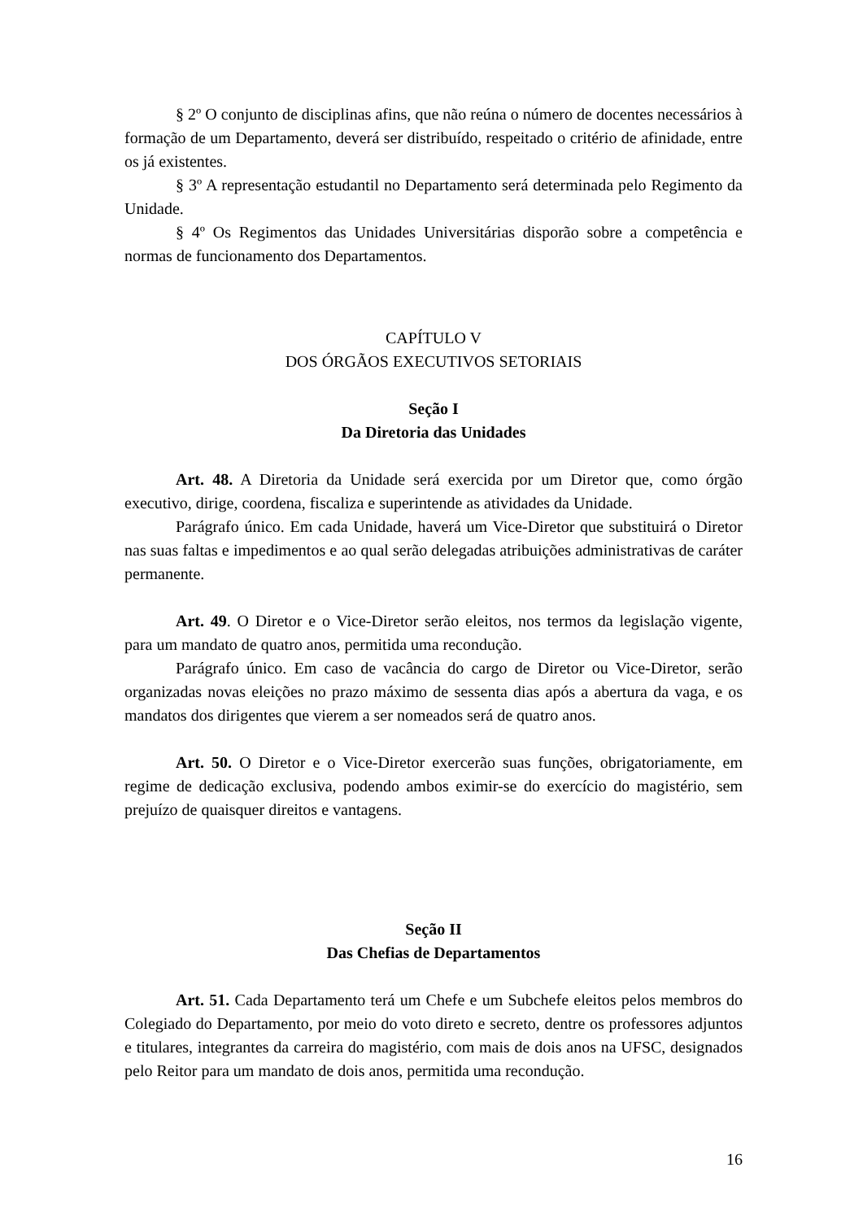§ 2º O conjunto de disciplinas afins, que não reúna o número de docentes necessários à formação de um Departamento, deverá ser distribuído, respeitado o critério de afinidade, entre os já existentes.
§ 3º A representação estudantil no Departamento será determinada pelo Regimento da Unidade.
§ 4º Os Regimentos das Unidades Universitárias disporão sobre a competência e normas de funcionamento dos Departamentos.
CAPÍTULO V
DOS ÓRGÃOS EXECUTIVOS SETORIAIS
Seção I
Da Diretoria das Unidades
Art. 48. A Diretoria da Unidade será exercida por um Diretor que, como órgão executivo, dirige, coordena, fiscaliza e superintende as atividades da Unidade.
Parágrafo único. Em cada Unidade, haverá um Vice-Diretor que substituirá o Diretor nas suas faltas e impedimentos e ao qual serão delegadas atribuições administrativas de caráter permanente.
Art. 49. O Diretor e o Vice-Diretor serão eleitos, nos termos da legislação vigente, para um mandato de quatro anos, permitida uma recondução.
Parágrafo único. Em caso de vacância do cargo de Diretor ou Vice-Diretor, serão organizadas novas eleições no prazo máximo de sessenta dias após a abertura da vaga, e os mandatos dos dirigentes que vierem a ser nomeados será de quatro anos.
Art. 50. O Diretor e o Vice-Diretor exercerão suas funções, obrigatoriamente, em regime de dedicação exclusiva, podendo ambos eximir-se do exercício do magistério, sem prejuízo de quaisquer direitos e vantagens.
Seção II
Das Chefias de Departamentos
Art. 51. Cada Departamento terá um Chefe e um Subchefe eleitos pelos membros do Colegiado do Departamento, por meio do voto direto e secreto, dentre os professores adjuntos e titulares, integrantes da carreira do magistério, com mais de dois anos na UFSC, designados pelo Reitor para um mandato de dois anos, permitida uma recondução.
16